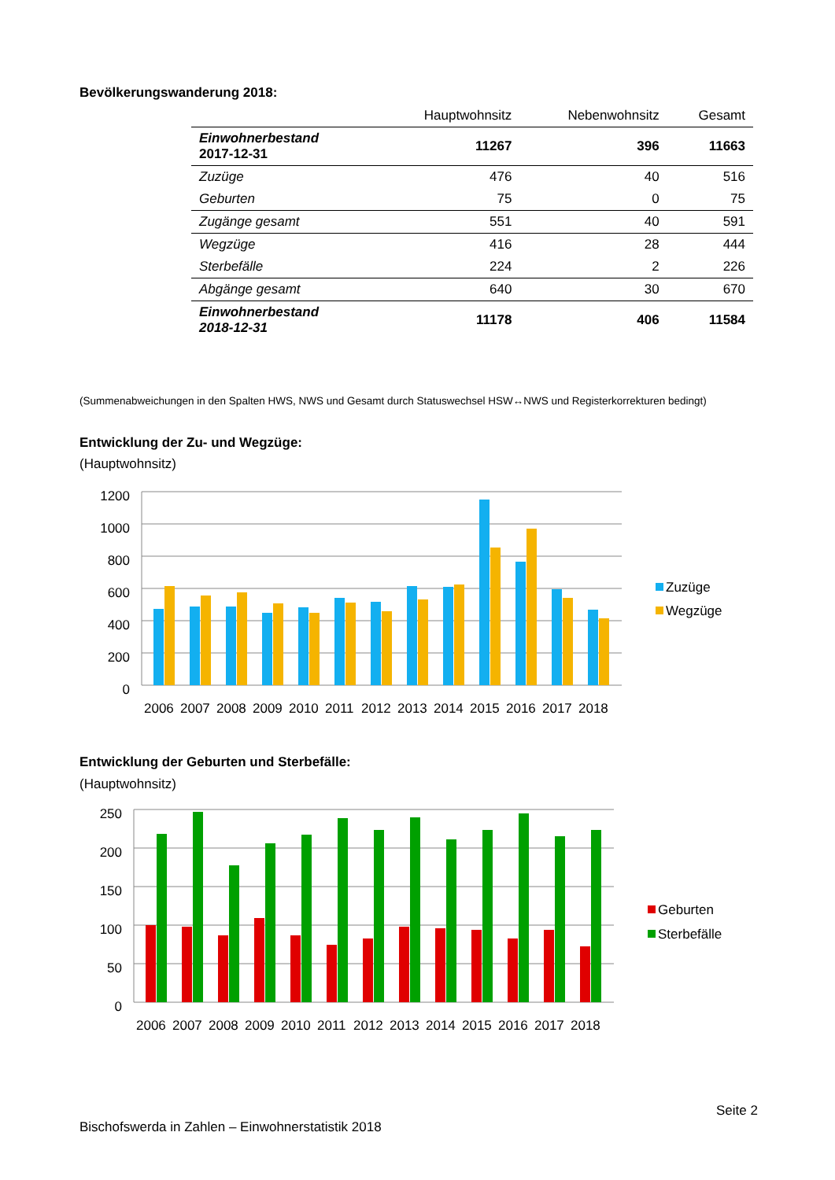Bevölkerungswanderung 2018:
| | Hauptwohnsitz | Nebenwohnsitz | Gesamt |
| --- | --- | --- | --- |
| Einwohnerbestand 2017-12-31 | 11267 | 396 | 11663 |
| Zuzüge | 476 | 40 | 516 |
| Geburten | 75 | 0 | 75 |
| Zugänge gesamt | 551 | 40 | 591 |
| Wegzüge | 416 | 28 | 444 |
| Sterbefälle | 224 | 2 | 226 |
| Abgänge gesamt | 640 | 30 | 670 |
| Einwohnerbestand 2018-12-31 | 11178 | 406 | 11584 |
(Summenabweichungen in den Spalten HWS, NWS und Gesamt durch Statuswechsel HSW↔NWS und Registerkorrekturen bedingt)
Entwicklung der Zu- und Wegzüge:
(Hauptwohnsitz)
1200
1000
800
600
400
200
0
2006 2007 2008 2009 2010 2011 2012 2013 2014 2015 2016 2017 2018
Zuzüge
Wegzüge
Entwicklung der Geburten und Sterbefälle:
(Hauptwohnsitz)
250
200
150
100
50
0
2006 2007 2008 2009 2010 2011 2012 2013 2014 2015 2016 2017 2018
Geburten
Sterbefälle
Seite 2
Bischofswerda in Zahlen – Einwohnerstatistik 2018